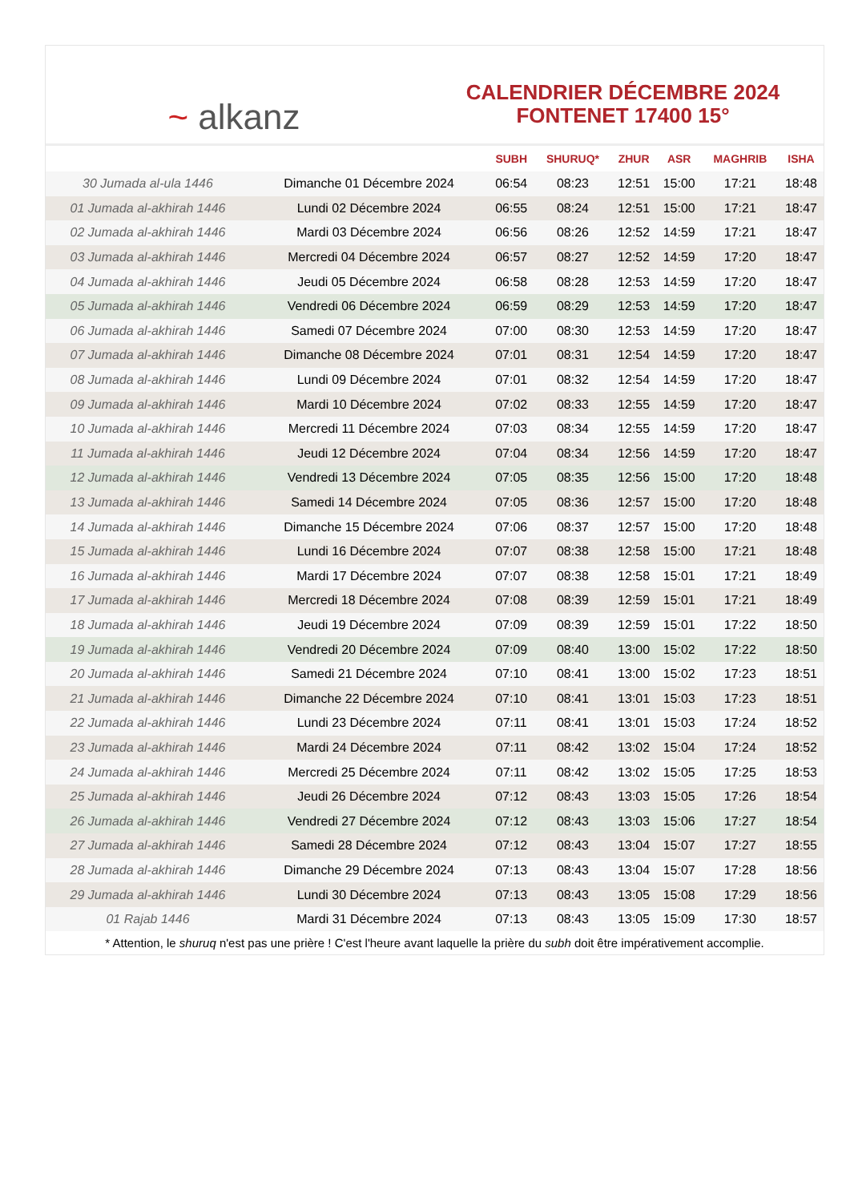~ alkanz
CALENDRIER DÉCEMBRE 2024
FONTENET 17400 15°
| | | SUBH | SHURUQ* | ZHUR | ASR | MAGHRIB | ISHA |
| --- | --- | --- | --- | --- | --- | --- | --- |
| 30 Jumada al-ula 1446 | Dimanche 01 Décembre 2024 | 06:54 | 08:23 | 12:51 | 15:00 | 17:21 | 18:48 |
| 01 Jumada al-akhirah 1446 | Lundi 02 Décembre 2024 | 06:55 | 08:24 | 12:51 | 15:00 | 17:21 | 18:47 |
| 02 Jumada al-akhirah 1446 | Mardi 03 Décembre 2024 | 06:56 | 08:26 | 12:52 | 14:59 | 17:21 | 18:47 |
| 03 Jumada al-akhirah 1446 | Mercredi 04 Décembre 2024 | 06:57 | 08:27 | 12:52 | 14:59 | 17:20 | 18:47 |
| 04 Jumada al-akhirah 1446 | Jeudi 05 Décembre 2024 | 06:58 | 08:28 | 12:53 | 14:59 | 17:20 | 18:47 |
| 05 Jumada al-akhirah 1446 | Vendredi 06 Décembre 2024 | 06:59 | 08:29 | 12:53 | 14:59 | 17:20 | 18:47 |
| 06 Jumada al-akhirah 1446 | Samedi 07 Décembre 2024 | 07:00 | 08:30 | 12:53 | 14:59 | 17:20 | 18:47 |
| 07 Jumada al-akhirah 1446 | Dimanche 08 Décembre 2024 | 07:01 | 08:31 | 12:54 | 14:59 | 17:20 | 18:47 |
| 08 Jumada al-akhirah 1446 | Lundi 09 Décembre 2024 | 07:01 | 08:32 | 12:54 | 14:59 | 17:20 | 18:47 |
| 09 Jumada al-akhirah 1446 | Mardi 10 Décembre 2024 | 07:02 | 08:33 | 12:55 | 14:59 | 17:20 | 18:47 |
| 10 Jumada al-akhirah 1446 | Mercredi 11 Décembre 2024 | 07:03 | 08:34 | 12:55 | 14:59 | 17:20 | 18:47 |
| 11 Jumada al-akhirah 1446 | Jeudi 12 Décembre 2024 | 07:04 | 08:34 | 12:56 | 14:59 | 17:20 | 18:47 |
| 12 Jumada al-akhirah 1446 | Vendredi 13 Décembre 2024 | 07:05 | 08:35 | 12:56 | 15:00 | 17:20 | 18:48 |
| 13 Jumada al-akhirah 1446 | Samedi 14 Décembre 2024 | 07:05 | 08:36 | 12:57 | 15:00 | 17:20 | 18:48 |
| 14 Jumada al-akhirah 1446 | Dimanche 15 Décembre 2024 | 07:06 | 08:37 | 12:57 | 15:00 | 17:20 | 18:48 |
| 15 Jumada al-akhirah 1446 | Lundi 16 Décembre 2024 | 07:07 | 08:38 | 12:58 | 15:00 | 17:21 | 18:48 |
| 16 Jumada al-akhirah 1446 | Mardi 17 Décembre 2024 | 07:07 | 08:38 | 12:58 | 15:01 | 17:21 | 18:49 |
| 17 Jumada al-akhirah 1446 | Mercredi 18 Décembre 2024 | 07:08 | 08:39 | 12:59 | 15:01 | 17:21 | 18:49 |
| 18 Jumada al-akhirah 1446 | Jeudi 19 Décembre 2024 | 07:09 | 08:39 | 12:59 | 15:01 | 17:22 | 18:50 |
| 19 Jumada al-akhirah 1446 | Vendredi 20 Décembre 2024 | 07:09 | 08:40 | 13:00 | 15:02 | 17:22 | 18:50 |
| 20 Jumada al-akhirah 1446 | Samedi 21 Décembre 2024 | 07:10 | 08:41 | 13:00 | 15:02 | 17:23 | 18:51 |
| 21 Jumada al-akhirah 1446 | Dimanche 22 Décembre 2024 | 07:10 | 08:41 | 13:01 | 15:03 | 17:23 | 18:51 |
| 22 Jumada al-akhirah 1446 | Lundi 23 Décembre 2024 | 07:11 | 08:41 | 13:01 | 15:03 | 17:24 | 18:52 |
| 23 Jumada al-akhirah 1446 | Mardi 24 Décembre 2024 | 07:11 | 08:42 | 13:02 | 15:04 | 17:24 | 18:52 |
| 24 Jumada al-akhirah 1446 | Mercredi 25 Décembre 2024 | 07:11 | 08:42 | 13:02 | 15:05 | 17:25 | 18:53 |
| 25 Jumada al-akhirah 1446 | Jeudi 26 Décembre 2024 | 07:12 | 08:43 | 13:03 | 15:05 | 17:26 | 18:54 |
| 26 Jumada al-akhirah 1446 | Vendredi 27 Décembre 2024 | 07:12 | 08:43 | 13:03 | 15:06 | 17:27 | 18:54 |
| 27 Jumada al-akhirah 1446 | Samedi 28 Décembre 2024 | 07:12 | 08:43 | 13:04 | 15:07 | 17:27 | 18:55 |
| 28 Jumada al-akhirah 1446 | Dimanche 29 Décembre 2024 | 07:13 | 08:43 | 13:04 | 15:07 | 17:28 | 18:56 |
| 29 Jumada al-akhirah 1446 | Lundi 30 Décembre 2024 | 07:13 | 08:43 | 13:05 | 15:08 | 17:29 | 18:56 |
| 01 Rajab 1446 | Mardi 31 Décembre 2024 | 07:13 | 08:43 | 13:05 | 15:09 | 17:30 | 18:57 |
* Attention, le shuruq n'est pas une prière ! C'est l'heure avant laquelle la prière du subh doit être impérativement accomplie.